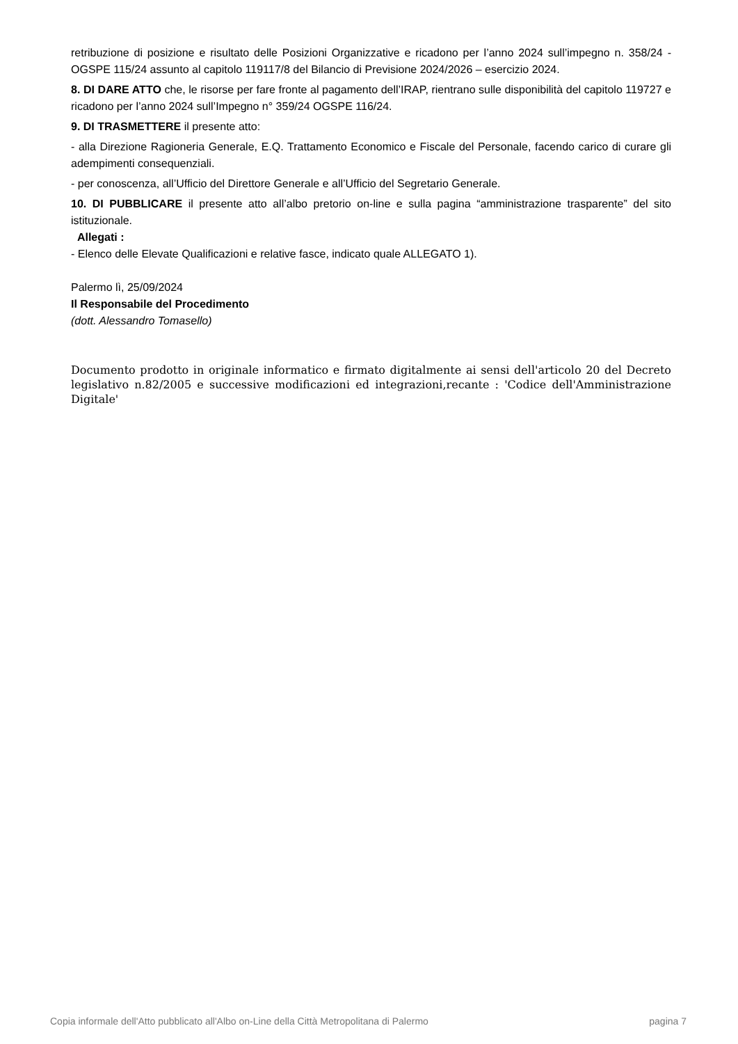retribuzione di posizione e risultato delle Posizioni Organizzative e ricadono per l’anno 2024 sull’impegno n. 358/24 - OGSPE 115/24 assunto al capitolo 119117/8 del Bilancio di Previsione 2024/2026 – esercizio 2024.
8. DI DARE ATTO che, le risorse per fare fronte al pagamento dell’IRAP, rientrano sulle disponibilità del capitolo 119727 e ricadono per l’anno 2024 sull’Impegno n° 359/24 OGSPE 116/24.
9. DI TRASMETTERE il presente atto:
- alla Direzione Ragioneria Generale, E.Q. Trattamento Economico e Fiscale del Personale, facendo carico di curare gli adempimenti consequenziali.
- per conoscenza, all’Ufficio del Direttore Generale e all’Ufficio del Segretario Generale.
10. DI PUBBLICARE il presente atto all’albo pretorio on-line e sulla pagina “amministrazione trasparente” del sito istituzionale.
Allegati :
- Elenco delle Elevate Qualificazioni e relative fasce, indicato quale ALLEGATO 1).
Palermo lì, 25/09/2024
Il Responsabile del Procedimento
(dott. Alessandro Tomasello)
Documento prodotto in originale informatico e firmato digitalmente ai sensi dell'articolo 20 del Decreto legislativo n.82/2005 e successive modificazioni ed integrazioni,recante : 'Codice dell'Amministrazione Digitale'
Copia informale dell'Atto pubblicato all'Albo on-Line della Città Metropolitana di Palermo pagina 7